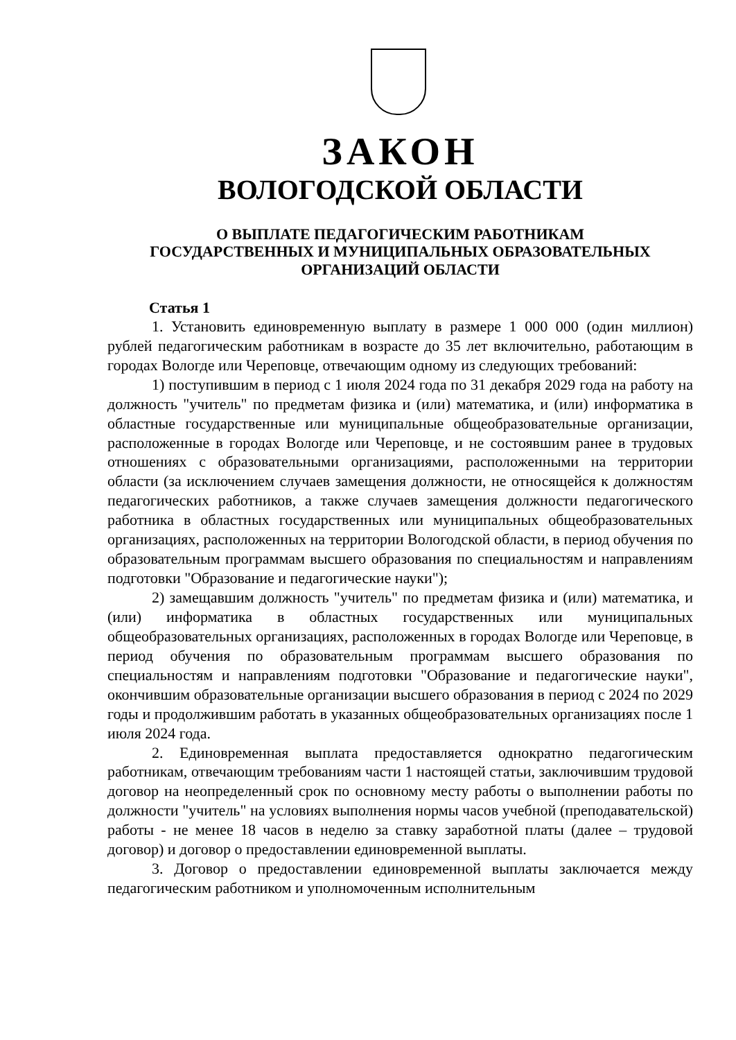ЗАКОН
ВОЛОГОДСКОЙ ОБЛАСТИ
О ВЫПЛАТЕ ПЕДАГОГИЧЕСКИМ РАБОТНИКАМ
ГОСУДАРСТВЕННЫХ И МУНИЦИПАЛЬНЫХ ОБРАЗОВАТЕЛЬНЫХ
ОРГАНИЗАЦИЙ ОБЛАСТИ
Статья 1
1. Установить единовременную выплату в размере 1 000 000 (один миллион) рублей педагогическим работникам в возрасте до 35 лет включительно, работающим в городах Вологде или Череповце, отвечающим одному из следующих требований:
1) поступившим в период с 1 июля 2024 года по 31 декабря 2029 года на работу на должность "учитель" по предметам физика и (или) математика, и (или) информатика в областные государственные или муниципальные общеобразовательные организации, расположенные в городах Вологде или Череповце, и не состоявшим ранее в трудовых отношениях с образовательными организациями, расположенными на территории области (за исключением случаев замещения должности, не относящейся к должностям педагогических работников, а также случаев замещения должности педагогического работника в областных государственных или муниципальных общеобразовательных организациях, расположенных на территории Вологодской области, в период обучения по образовательным программам высшего образования по специальностям и направлениям подготовки "Образование и педагогические науки");
2) замещавшим должность "учитель" по предметам физика и (или) математика, и (или) информатика в областных государственных или муниципальных общеобразовательных организациях, расположенных в городах Вологде или Череповце, в период обучения по образовательным программам высшего образования по специальностям и направлениям подготовки "Образование и педагогические науки", окончившим образовательные организации высшего образования в период с 2024 по 2029 годы и продолжившим работать в указанных общеобразовательных организациях после 1 июля 2024 года.
2. Единовременная выплата предоставляется однократно педагогическим работникам, отвечающим требованиям части 1 настоящей статьи, заключившим трудовой договор на неопределенный срок по основному месту работы о выполнении работы по должности "учитель" на условиях выполнения нормы часов учебной (преподавательской) работы - не менее 18 часов в неделю за ставку заработной платы (далее – трудовой договор) и договор о предоставлении единовременной выплаты.
3. Договор о предоставлении единовременной выплаты заключается между педагогическим работником и уполномоченным исполнительным